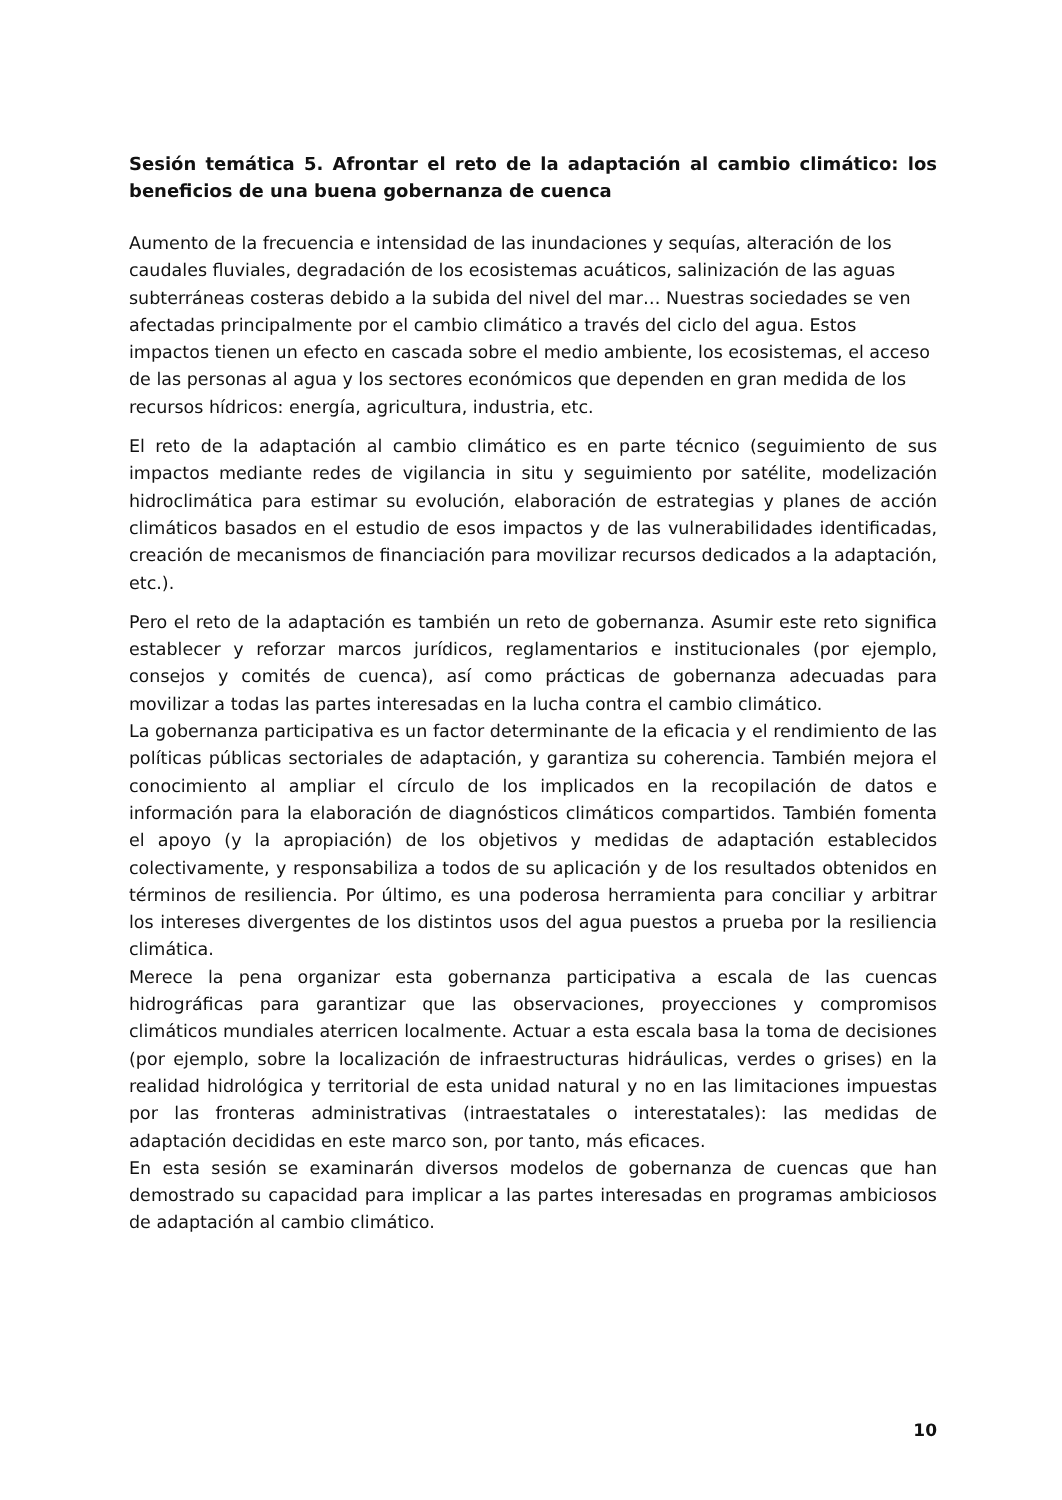Sesión temática 5. Afrontar el reto de la adaptación al cambio climático: los beneficios de una buena gobernanza de cuenca
Aumento de la frecuencia e intensidad de las inundaciones y sequías, alteración de los caudales fluviales, degradación de los ecosistemas acuáticos, salinización de las aguas subterráneas costeras debido a la subida del nivel del mar… Nuestras sociedades se ven afectadas principalmente por el cambio climático a través del ciclo del agua. Estos impactos tienen un efecto en cascada sobre el medio ambiente, los ecosistemas, el acceso de las personas al agua y los sectores económicos que dependen en gran medida de los recursos hídricos: energía, agricultura, industria, etc.
El reto de la adaptación al cambio climático es en parte técnico (seguimiento de sus impactos mediante redes de vigilancia in situ y seguimiento por satélite, modelización hidroclimática para estimar su evolución, elaboración de estrategias y planes de acción climáticos basados en el estudio de esos impactos y de las vulnerabilidades identificadas, creación de mecanismos de financiación para movilizar recursos dedicados a la adaptación, etc.).
Pero el reto de la adaptación es también un reto de gobernanza. Asumir este reto significa establecer y reforzar marcos jurídicos, reglamentarios e institucionales (por ejemplo, consejos y comités de cuenca), así como prácticas de gobernanza adecuadas para movilizar a todas las partes interesadas en la lucha contra el cambio climático.
La gobernanza participativa es un factor determinante de la eficacia y el rendimiento de las políticas públicas sectoriales de adaptación, y garantiza su coherencia. También mejora el conocimiento al ampliar el círculo de los implicados en la recopilación de datos e información para la elaboración de diagnósticos climáticos compartidos. También fomenta el apoyo (y la apropiación) de los objetivos y medidas de adaptación establecidos colectivamente, y responsabiliza a todos de su aplicación y de los resultados obtenidos en términos de resiliencia. Por último, es una poderosa herramienta para conciliar y arbitrar los intereses divergentes de los distintos usos del agua puestos a prueba por la resiliencia climática.
Merece la pena organizar esta gobernanza participativa a escala de las cuencas hidrográficas para garantizar que las observaciones, proyecciones y compromisos climáticos mundiales aterricen localmente. Actuar a esta escala basa la toma de decisiones (por ejemplo, sobre la localización de infraestructuras hidráulicas, verdes o grises) en la realidad hidrológica y territorial de esta unidad natural y no en las limitaciones impuestas por las fronteras administrativas (intraestatales o interestatales): las medidas de adaptación decididas en este marco son, por tanto, más eficaces.
En esta sesión se examinarán diversos modelos de gobernanza de cuencas que han demostrado su capacidad para implicar a las partes interesadas en programas ambiciosos de adaptación al cambio climático.
10